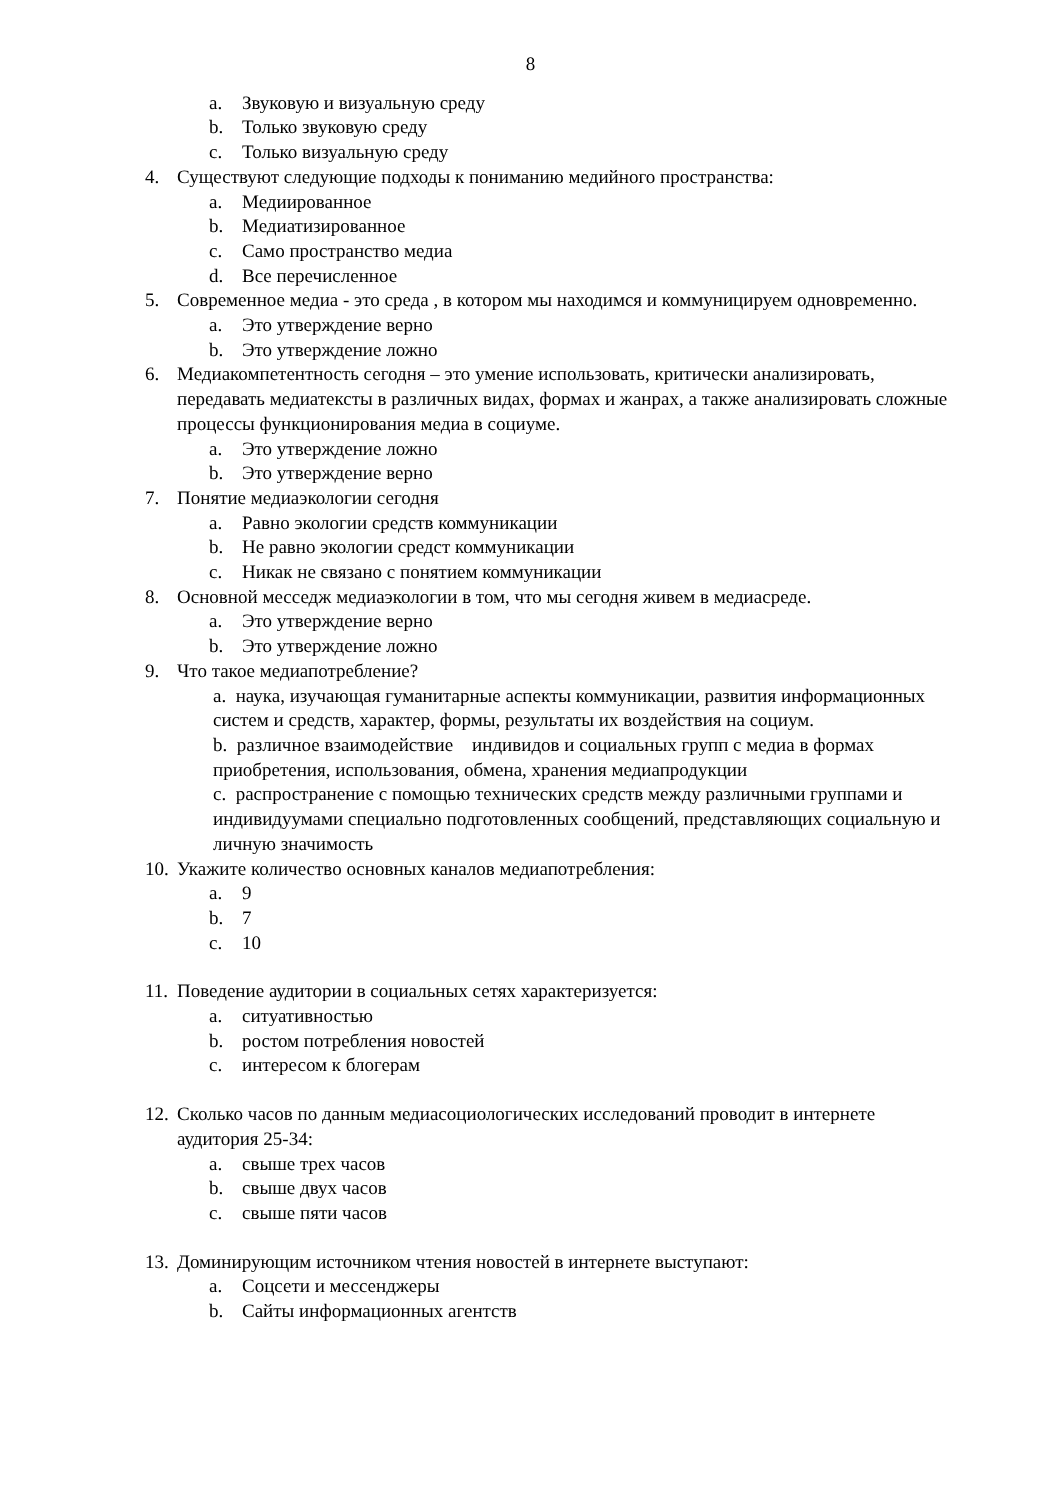8
a. Звуковую и визуальную среду
b. Только звуковую среду
c. Только визуальную среду
4. Существуют следующие подходы к пониманию медийного пространства:
a. Медиированное
b. Медиатизированное
c. Само пространство медиа
d. Все перечисленное
5. Современное медиа - это среда , в котором мы находимся и коммуницируем одновременно.
a. Это утверждение верно
b. Это утверждение ложно
6. Медиакомпетентность сегодня – это умение использовать, критически анализировать, передавать медиатексты в различных видах, формах и жанрах, а также анализировать сложные процессы функционирования медиа в социуме.
a. Это утверждение ложно
b. Это утверждение верно
7. Понятие медиаэкологии сегодня
a. Равно экологии средств коммуникации
b. Не равно экологии средст коммуникации
c. Никак не связано с понятием коммуникации
8. Основной месседж медиаэкологии в том, что мы сегодня живем в медиасреде.
a. Это утверждение верно
b. Это утверждение ложно
9. Что такое медиапотребление?
a. наука, изучающая гуманитарные аспекты коммуникации, развития информационных систем и средств, характер, формы, результаты их воздействия на социум.
b. различное взаимодействие индивидов и социальных групп с медиа в формах приобретения, использования, обмена, хранения медиапродукции
c. распространение с помощью технических средств между различными группами и индивидуумами специально подготовленных сообщений, представляющих социальную и личную значимость
10. Укажите количество основных каналов медиапотребления:
a. 9
b. 7
c. 10
11. Поведение аудитории в социальных сетях характеризуется:
a. ситуативностью
b. ростом потребления новостей
c. интересом к блогерам
12. Сколько часов по данным медиасоциологических исследований проводит в интернете аудитория 25-34:
a. свыше трех часов
b. свыше двух часов
c. свыше пяти часов
13. Доминирующим источником чтения новостей в интернете выступают:
a. Соцсети и мессенджеры
b. Сайты информационных агентств